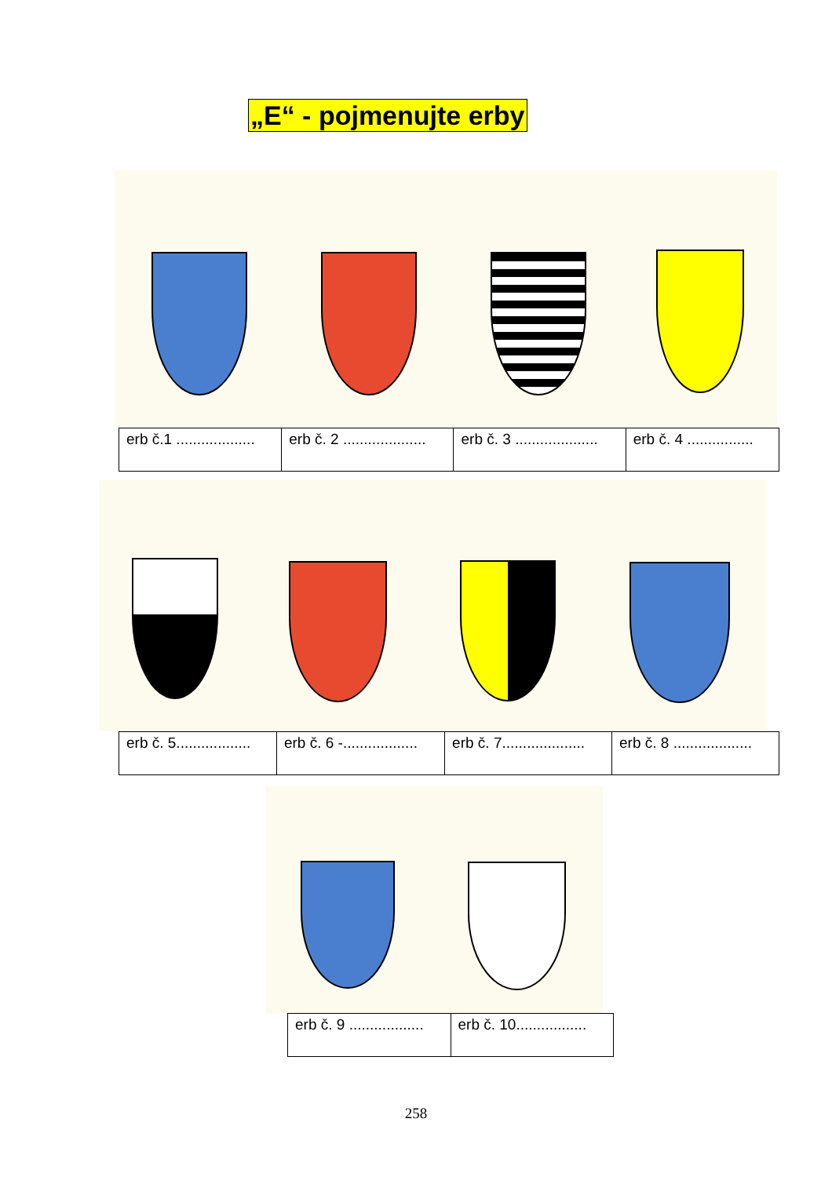„E“ - pojmenujte erby
| erb č.1 ................... | erb č. 2 .................... | erb č. 3 .................... | erb č. 4 ................ |
| erb č. 5.................. | erb č. 6 -.................. | erb č. 7.................... | erb č. 8 ................... |
| erb č. 9 .................. | erb č. 10................. |
258